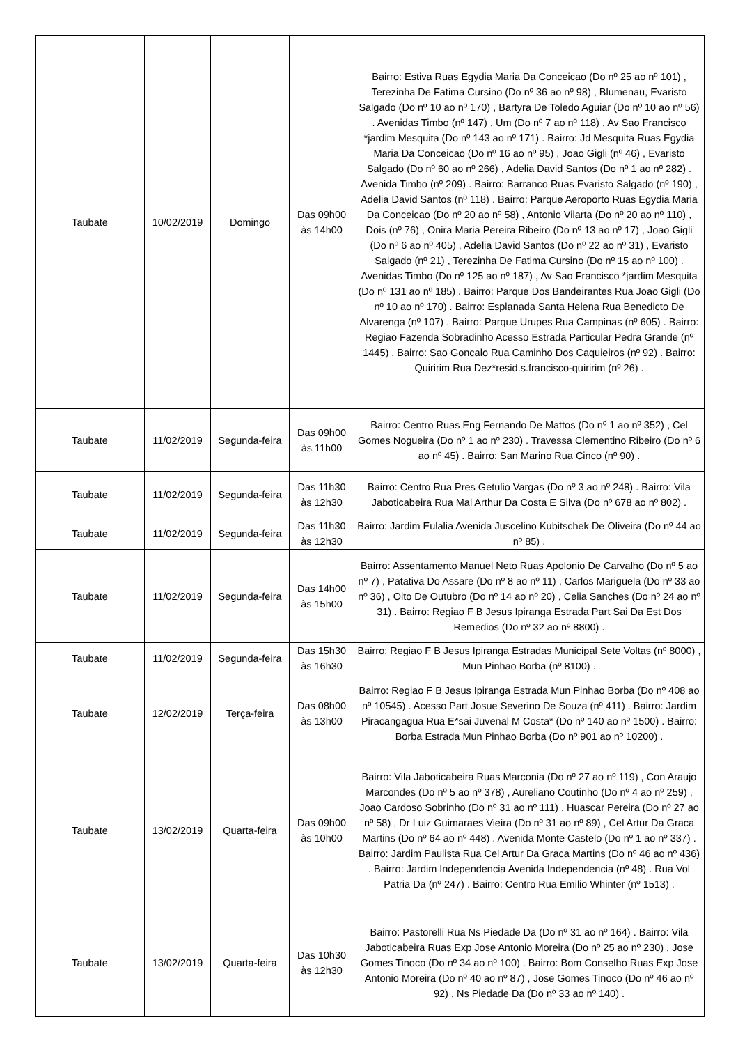| Taubate | 10/02/2019 | Domingo | Das 09h00 às 14h00 | Bairro: Estiva Ruas Egydia Maria Da Conceicao (Do nº 25 ao nº 101) , Terezinha De Fatima Cursino (Do nº 36 ao nº 98) , Blumenau, Evaristo Salgado (Do nº 10 ao nº 170) , Bartyra De Toledo Aguiar (Do nº 10 ao nº 56) . Avenidas Timbo (nº 147) , Um (Do nº 7 ao nº 118) , Av Sao Francisco *jardim Mesquita (Do nº 143 ao nº 171) . Bairro: Jd Mesquita Ruas Egydia Maria Da Conceicao (Do nº 16 ao nº 95) , Joao Gigli (nº 46) , Evaristo Salgado (Do nº 60 ao nº 266) , Adelia David Santos (Do nº 1 ao nº 282) . Avenida Timbo (nº 209) . Bairro: Barranco Ruas Evaristo Salgado (nº 190) , Adelia David Santos (nº 118) . Bairro: Parque Aeroporto Ruas Egydia Maria Da Conceicao (Do nº 20 ao nº 58) , Antonio Vilarta (Do nº 20 ao nº 110) , Dois (nº 76) , Onira Maria Pereira Ribeiro (Do nº 13 ao nº 17) , Joao Gigli (Do nº 6 ao nº 405) , Adelia David Santos (Do nº 22 ao nº 31) , Evaristo Salgado (nº 21) , Terezinha De Fatima Cursino (Do nº 15 ao nº 100) . Avenidas Timbo (Do nº 125 ao nº 187) , Av Sao Francisco *jardim Mesquita (Do nº 131 ao nº 185) . Bairro: Parque Dos Bandeirantes Rua Joao Gigli (Do nº 10 ao nº 170) . Bairro: Esplanada Santa Helena Rua Benedicto De Alvarenga (nº 107) . Bairro: Parque Urupes Rua Campinas (nº 605) . Bairro: Regiao Fazenda Sobradinho Acesso Estrada Particular Pedra Grande (nº 1445) . Bairro: Sao Goncalo Rua Caminho Dos Caquieiros (nº 92) . Bairro: Quiririm Rua Dez*resid.s.francisco-quiririm (nº 26) . |
| Taubate | 11/02/2019 | Segunda-feira | Das 09h00 às 11h00 | Bairro: Centro Ruas Eng Fernando De Mattos (Do nº 1 ao nº 352) , Cel Gomes Nogueira (Do nº 1 ao nº 230) . Travessa Clementino Ribeiro (Do nº 6 ao nº 45) . Bairro: San Marino Rua Cinco (nº 90) . |
| Taubate | 11/02/2019 | Segunda-feira | Das 11h30 às 12h30 | Bairro: Centro Rua Pres Getulio Vargas (Do nº 3 ao nº 248) . Bairro: Vila Jaboticabeira Rua Mal Arthur Da Costa E Silva (Do nº 678 ao nº 802) . |
| Taubate | 11/02/2019 | Segunda-feira | Das 11h30 às 12h30 | Bairro: Jardim Eulalia Avenida Juscelino Kubitschek De Oliveira (Do nº 44 ao nº 85) . |
| Taubate | 11/02/2019 | Segunda-feira | Das 14h00 às 15h00 | Bairro: Assentamento Manuel Neto Ruas Apolonio De Carvalho (Do nº 5 ao nº 7) , Patativa Do Assare (Do nº 8 ao nº 11) , Carlos Mariguela (Do nº 33 ao nº 36) , Oito De Outubro (Do nº 14 ao nº 20) , Celia Sanches (Do nº 24 ao nº 31) . Bairro: Regiao F B Jesus Ipiranga Estrada Part Sai Da Est Dos Remedios (Do nº 32 ao nº 8800) . |
| Taubate | 11/02/2019 | Segunda-feira | Das 15h30 às 16h30 | Bairro: Regiao F B Jesus Ipiranga Estradas Municipal Sete Voltas (nº 8000) , Mun Pinhao Borba (nº 8100) . |
| Taubate | 12/02/2019 | Terça-feira | Das 08h00 às 13h00 | Bairro: Regiao F B Jesus Ipiranga Estrada Mun Pinhao Borba (Do nº 408 ao nº 10545) . Acesso Part Josue Severino De Souza (nº 411) . Bairro: Jardim Piracangagua Rua E*sai Juvenal M Costa* (Do nº 140 ao nº 1500) . Bairro: Borba Estrada Mun Pinhao Borba (Do nº 901 ao nº 10200) . |
| Taubate | 13/02/2019 | Quarta-feira | Das 09h00 às 10h00 | Bairro: Vila Jaboticabeira Ruas Marconia (Do nº 27 ao nº 119) , Con Araujo Marcondes (Do nº 5 ao nº 378) , Aureliano Coutinho (Do nº 4 ao nº 259) , Joao Cardoso Sobrinho (Do nº 31 ao nº 111) , Huascar Pereira (Do nº 27 ao nº 58) , Dr Luiz Guimaraes Vieira (Do nº 31 ao nº 89) , Cel Artur Da Graca Martins (Do nº 64 ao nº 448) . Avenida Monte Castelo (Do nº 1 ao nº 337) . Bairro: Jardim Paulista Rua Cel Artur Da Graca Martins (Do nº 46 ao nº 436) . Bairro: Jardim Independencia Avenida Independencia (nº 48) . Rua Vol Patria Da (nº 247) . Bairro: Centro Rua Emilio Whinter (nº 1513) . |
| Taubate | 13/02/2019 | Quarta-feira | Das 10h30 às 12h30 | Bairro: Pastorelli Rua Ns Piedade Da (Do nº 31 ao nº 164) . Bairro: Vila Jaboticabeira Ruas Exp Jose Antonio Moreira (Do nº 25 ao nº 230) , Jose Gomes Tinoco (Do nº 34 ao nº 100) . Bairro: Bom Conselho Ruas Exp Jose Antonio Moreira (Do nº 40 ao nº 87) , Jose Gomes Tinoco (Do nº 46 ao nº 92) , Ns Piedade Da (Do nº 33 ao nº 140) . |